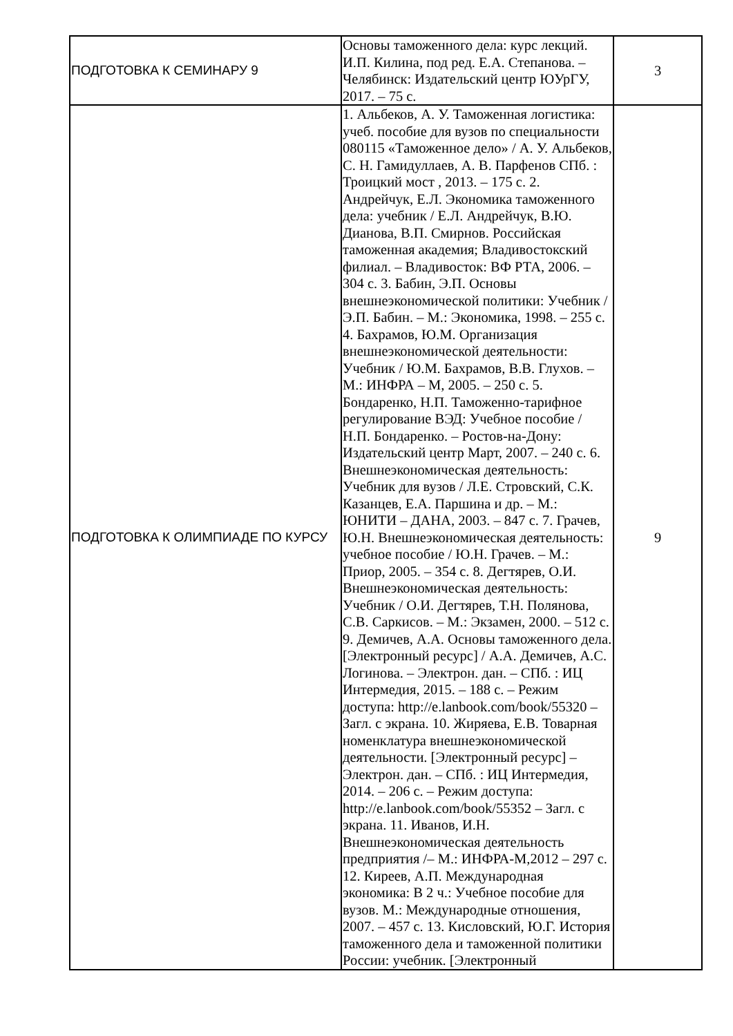| ПОДГОТОВКА К СЕМИНАРУ 9 | Основы таможенного дела: курс лекций. И.П. Килина, под ред. Е.А. Степанова. – Челябинск: Издательский центр ЮУрГУ, 2017. – 75 с. | 3 |
| ПОДГОТОВКА К ОЛИМПИАДЕ ПО КУРСУ | 1. Альбеков, А. У. Таможенная логистика: учеб. пособие для вузов по специальности 080115 «Таможенное дело» / А. У. Альбеков, С. Н. Гамидуллаев, А. В. Парфенов СПб. : Троицкий мост , 2013. – 175 с. 2. Андрейчук, Е.Л. Экономика таможенного дела: учебник / Е.Л. Андрейчук, В.Ю. Дианова, В.П. Смирнов. Российская таможенная академия; Владивостокский филиал. – Владивосток: ВФ РТА, 2006. – 304 с. 3. Бабин, Э.П. Основы внешнеэкономической политики: Учебник / Э.П. Бабин. – М.: Экономика, 1998. – 255 с. 4. Бахрамов, Ю.М. Организация внешнеэкономической деятельности: Учебник / Ю.М. Бахрамов, В.В. Глухов. – М.: ИНФРА – М, 2005. – 250 с. 5. Бондаренко, Н.П. Таможенно-тарифное регулирование ВЭД: Учебное пособие / Н.П. Бондаренко. – Ростов-на-Дону: Издательский центр Март, 2007. – 240 с. 6. Внешнеэкономическая деятельность: Учебник для вузов / Л.Е. Стровский, С.К. Казанцев, Е.А. Паршина и др. – М.: ЮНИТИ – ДАНА, 2003. – 847 с. 7. Грачев, Ю.Н. Внешнеэкономическая деятельность: учебное пособие / Ю.Н. Грачев. – М.: Приор, 2005. – 354 с. 8. Дегтярев, О.И. Внешнеэкономическая деятельность: Учебник / О.И. Дегтярев, Т.Н. Полянова, С.В. Саркисов. – М.: Экзамен, 2000. – 512 с. 9. Демичев, А.А. Основы таможенного дела. [Электронный ресурс] / А.А. Демичев, А.С. Логинова. – Электрон. дан. – СПб. : ИЦ Интермедия, 2015. – 188 с. – Режим доступа: http://e.lanbook.com/book/55320 – Загл. с экрана. 10. Жиряева, Е.В. Товарная номенклатура внешнеэкономической деятельности. [Электронный ресурс] – Электрон. дан. – СПб. : ИЦ Интермедия, 2014. – 206 с. – Режим доступа: http://e.lanbook.com/book/55352 – Загл. с экрана. 11. Иванов, И.Н. Внешнеэкономическая деятельность предприятия /– М.: ИНФРА-М,2012 – 297 с. 12. Киреев, А.П. Международная экономика: В 2 ч.: Учебное пособие для вузов. М.: Международные отношения, 2007. – 457 с. 13. Кисловский, Ю.Г. История таможенного дела и таможенной политики России: учебник. [Электронный | 9 |